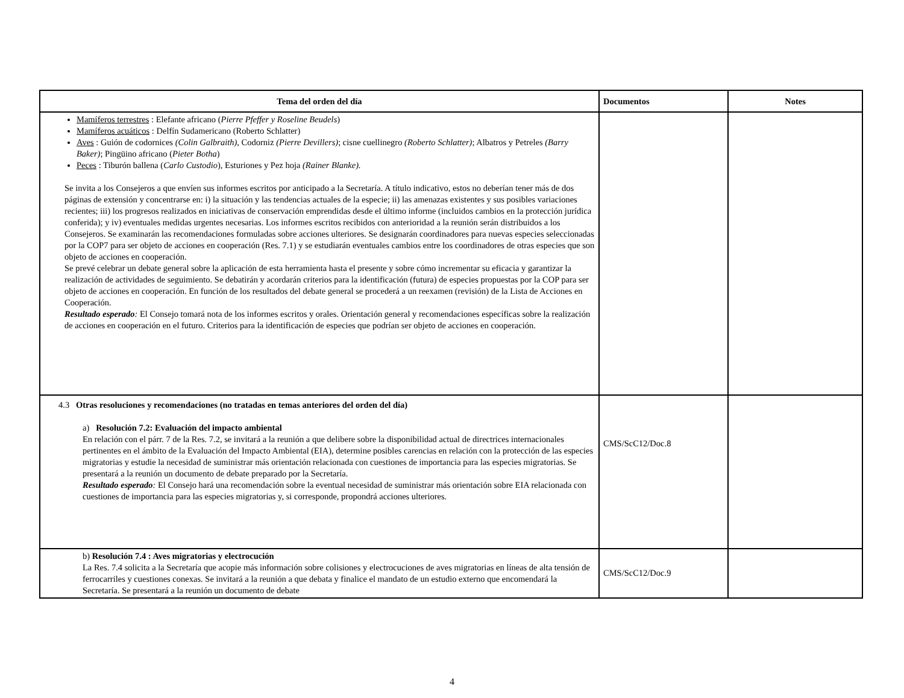| Tema del orden del día | Documentos | Notes |
| --- | --- | --- |
| Mamíferos terrestres : Elefante africano ( Pierre Pfeffer y Roseline Beudels ) Mamíferos acuáticos : Delfín Sudamericano (Roberto Schlatter) Aves : Guión de codornices (Colin Galbraith) , Codorniz (Pierre Devillers) ; cisne cuellinegro (Roberto Schlatter) ; Albatros y Petreles (Barry Baker) ; Pingüino africano ( Pieter Botha ) Peces : Tiburón ballena ( Carlo Custodio ), Esturiones y Pez hoja (Rainer Blanke). Se invita a los Consejeros a que envíen sus informes escritos por anticipado a la Secretaría. A título indicativo, estos no deberían tener más de dos páginas de extensión y concentrarse en: i) la situación y las tendencias actuales de la especie; ii) las amenazas existentes y sus posibles variaciones recientes; iii) los progresos realizados en iniciativas de conservación emprendidas desde el último informe (incluidos cambios en la protección jurídica conferida); y iv) eventuales medidas urgentes necesarias. Los informes escritos recibidos con anterioridad a la reunión serán distribuidos a los Consejeros. Se examinarán las recomendaciones formuladas sobre acciones ulteriores. Se designarán coordinadores para nuevas especies seleccionadas por la COP7 para ser objeto de acciones en cooperación (Res. 7.1) y se estudiarán eventuales cambios entre los coordinadores de otras especies que son objeto de acciones en cooperación. Se prevé celebrar un debate general sobre la aplicación de esta herramienta hasta el presente y sobre cómo incrementar su eficacia y garantizar la realización de actividades de seguimiento. Se debatirán y acordarán criterios para la identificación (futura) de especies propuestas por la COP para ser objeto de acciones en cooperación. En función de los resultados del debate general se procederá a un reexamen (revisión) de la Lista de Acciones en Cooperación. Resultado esperado : El Consejo tomará nota de los informes escritos y orales. Orientación general y recomendaciones específicas sobre la realización de acciones en cooperación en el futuro. Criterios para la identificación de especies que podrían ser objeto de acciones en cooperación. | | |
| 4.3 Otras resoluciones y recomendaciones (no tratadas en temas anteriores del orden del día) a) Resolución 7.2: Evaluación del impacto ambiental En relación con el párr. 7 de la Res. 7.2, se invitará a la reunión a que delibere sobre la disponibilidad actual de directrices internacionales pertinentes en el ámbito de la Evaluación del Impacto Ambiental (EIA), determine posibles carencias en relación con la protección de las especies migratorias y estudie la necesidad de suministrar más orientación relacionada con cuestiones de importancia para las especies migratorias. Se presentará a la reunión un documento de debate preparado por la Secretaría. Resultado esperado : El Consejo hará una recomendación sobre la eventual necesidad de suministrar más orientación sobre EIA relacionada con cuestiones de importancia para las especies migratorias y, si corresponde, propondrá acciones ulteriores. | CMS/ScC12/Doc.8 | |
| b) Resolución 7.4 : Aves migratorias y electrocución La Res. 7.4 solicita a la Secretaría que acopie más información sobre colisiones y electrocuciones de aves migratorias en líneas de alta tensión de ferrocarriles y cuestiones conexas. Se invitará a la reunión a que debata y finalice el mandato de un estudio externo que encomendará la Secretaría. Se presentará a la reunión un documento de debate | CMS/ScC12/Doc.9 | |
4